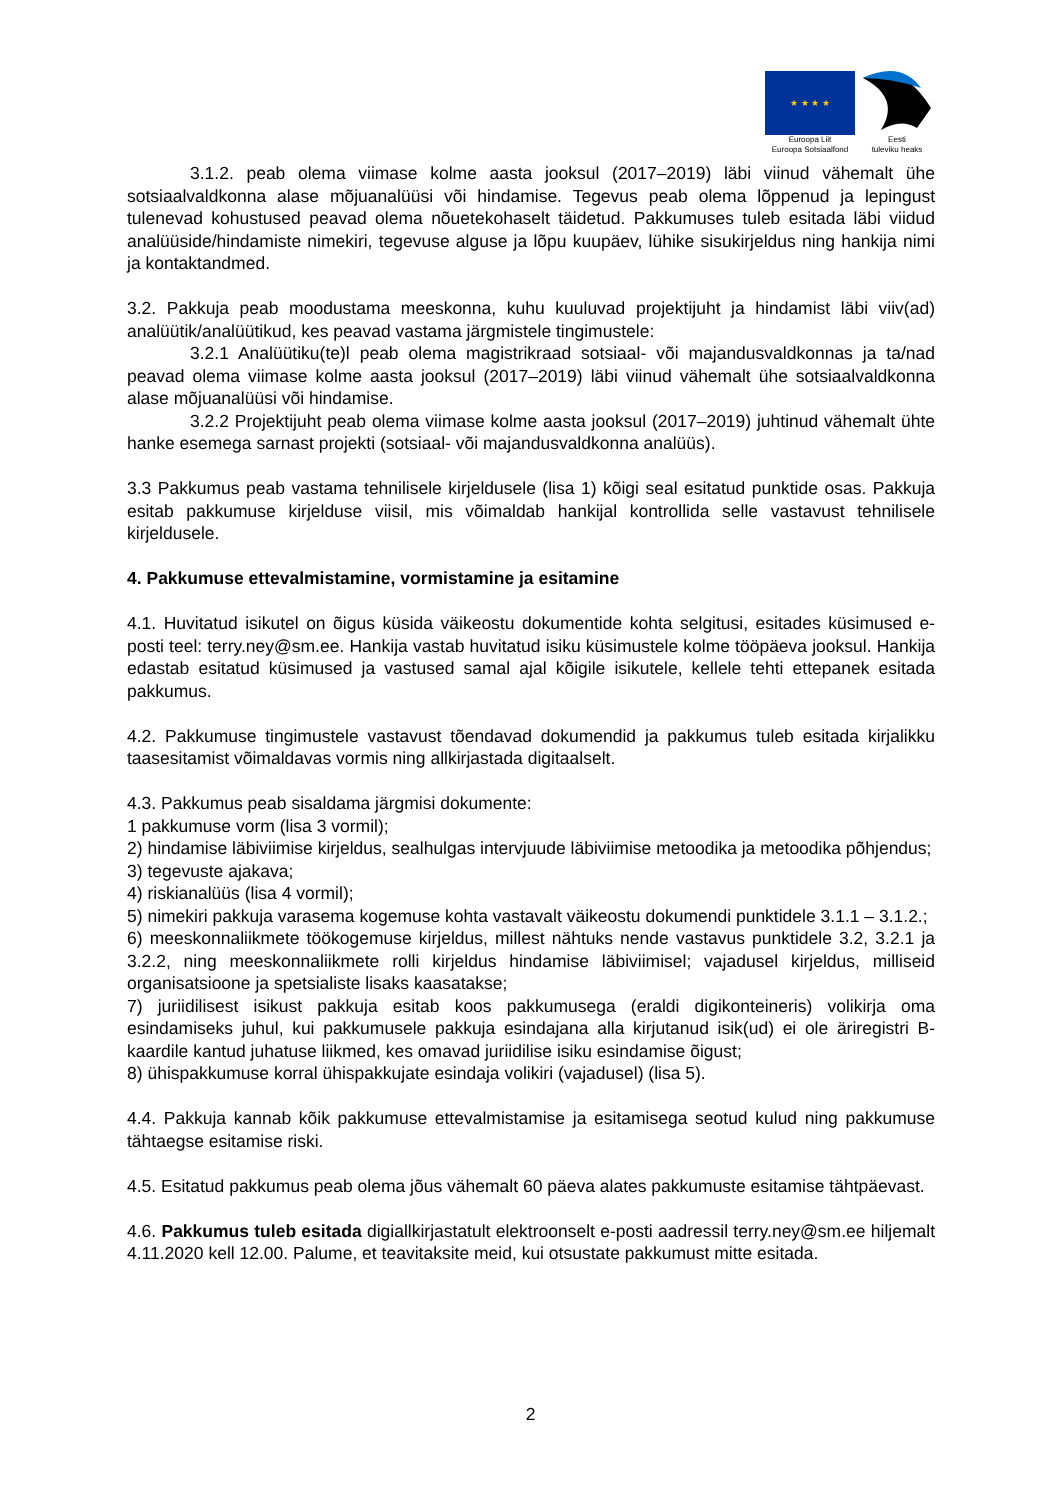★ ★ ★ ★
Euroopa Liit
Euroopa Sotsiaalfond
Eesti
tuleviku heaks
3.1.2. peab olema viimase kolme aasta jooksul (2017–2019) läbi viinud vähemalt ühe sotsiaalvaldkonna alase mõjuanalüüsi või hindamise. Tegevus peab olema lõppenud ja lepingust tulenevad kohustused peavad olema nõuetekohaselt täidetud. Pakkumuses tuleb esitada läbi viidud analüüside/hindamiste nimekiri, tegevuse alguse ja lõpu kuupäev, lühike sisukirjeldus ning hankija nimi ja kontaktandmed.
3.2. Pakkuja peab moodustama meeskonna, kuhu kuuluvad projektijuht ja hindamist läbi viiv(ad) analüütik/analüütikud, kes peavad vastama järgmistele tingimustele:
3.2.1 Analüütiku(te)l peab olema magistrikraad sotsiaal- või majandusvaldkonnas ja ta/nad peavad olema viimase kolme aasta jooksul (2017–2019) läbi viinud vähemalt ühe sotsiaalvaldkonna alase mõjuanalüüsi või hindamise.
3.2.2 Projektijuht peab olema viimase kolme aasta jooksul (2017–2019) juhtinud vähemalt ühte hanke esemega sarnast projekti (sotsiaal- või majandusvaldkonna analüüs).
3.3 Pakkumus peab vastama tehnilisele kirjeldusele (lisa 1) kõigi seal esitatud punktide osas. Pakkuja esitab pakkumuse kirjelduse viisil, mis võimaldab hankijal kontrollida selle vastavust tehnilisele kirjeldusele.
4. Pakkumuse ettevalmistamine, vormistamine ja esitamine
4.1. Huvitatud isikutel on õigus küsida väikeostu dokumentide kohta selgitusi, esitades küsimused e-posti teel: terry.ney@sm.ee. Hankija vastab huvitatud isiku küsimustele kolme tööpäeva jooksul. Hankija edastab esitatud küsimused ja vastused samal ajal kõigile isikutele, kellele tehti ettepanek esitada pakkumus.
4.2. Pakkumuse tingimustele vastavust tõendavad dokumendid ja pakkumus tuleb esitada kirjalikku taasesitamist võimaldavas vormis ning allkirjastada digitaalselt.
4.3. Pakkumus peab sisaldama järgmisi dokumente:
1 pakkumuse vorm (lisa 3 vormil);
2) hindamise läbiviimise kirjeldus, sealhulgas intervjuude läbiviimise metoodika ja metoodika põhjendus;
3) tegevuste ajakava;
4) riskianalüüs (lisa 4 vormil);
5) nimekiri pakkuja varasema kogemuse kohta vastavalt väikeostu dokumendi punktidele 3.1.1 – 3.1.2.;
6) meeskonnaliikmete töökogemuse kirjeldus, millest nähtuks nende vastavus punktidele 3.2, 3.2.1 ja 3.2.2, ning meeskonnaliikmete rolli kirjeldus hindamise läbiviimisel; vajadusel kirjeldus, milliseid organisatsioone ja spetsialiste lisaks kaasatakse;
7) juriidilisest isikust pakkuja esitab koos pakkumusega (eraldi digikonteineris) volikirja oma esindamiseks juhul, kui pakkumusele pakkuja esindajana alla kirjutanud isik(ud) ei ole äriregistri B-kaardile kantud juhatuse liikmed, kes omavad juriidilise isiku esindamise õigust;
8) ühispakkumuse korral ühispakkujate esindaja volikiri (vajadusel) (lisa 5).
4.4. Pakkuja kannab kõik pakkumuse ettevalmistamise ja esitamisega seotud kulud ning pakkumuse tähtaegse esitamise riski.
4.5. Esitatud pakkumus peab olema jõus vähemalt 60 päeva alates pakkumuste esitamise tähtpäevast.
4.6. Pakkumus tuleb esitada digiallkirjastatult elektroonselt e-posti aadressil terry.ney@sm.ee hiljemalt 4.11.2020 kell 12.00. Palume, et teavitaksite meid, kui otsustate pakkumust mitte esitada.
2